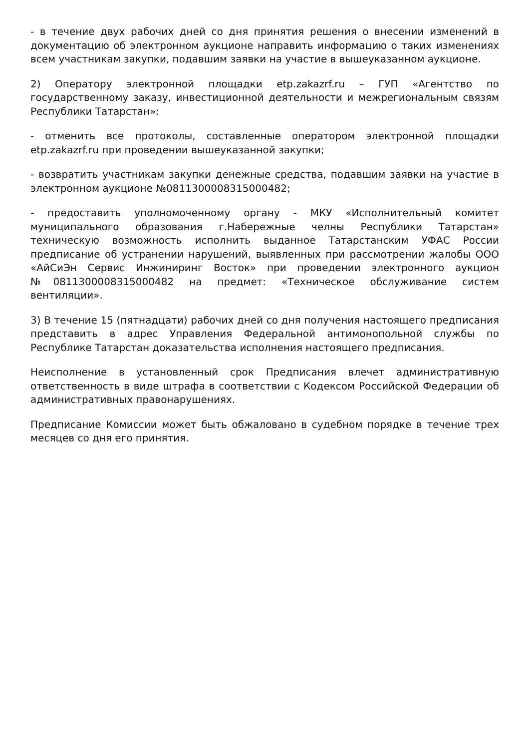- в течение двух рабочих дней со дня принятия решения о внесении изменений в документацию об электронном аукционе направить информацию о таких изменениях всем участникам закупки, подавшим заявки на участие в вышеуказанном аукционе.
2) Оператору электронной площадки etp.zakazrf.ru – ГУП «Агентство по государственному заказу, инвестиционной деятельности и межрегиональным связям Республики Татарстан»:
- отменить все протоколы, составленные оператором электронной площадки etp.zakazrf.ru при проведении вышеуказанной закупки;
- возвратить участникам закупки денежные средства, подавшим заявки на участие в электронном аукционе №0811300008315000482;
- предоставить уполномоченному органу - МКУ «Исполнительный комитет муниципального образования г.Набережные челны Республики Татарстан» техническую возможность исполнить выданное Татарстанским УФАС России предписание об устранении нарушений, выявленных при рассмотрении жалобы ООО «АйСиЭн Сервис Инжиниринг Восток» при проведении электронного аукцион №0811300008315000482 на предмет: «Техническое обслуживание систем вентиляции».
3) В течение 15 (пятнадцати) рабочих дней со дня получения настоящего предписания представить в адрес Управления Федеральной антимонопольной службы по Республике Татарстан доказательства исполнения настоящего предписания.
Неисполнение в установленный срок Предписания влечет административную ответственность в виде штрафа в соответствии с Кодексом Российской Федерации об административных правонарушениях.
Предписание Комиссии может быть обжаловано в судебном порядке в течение трех месяцев со дня его принятия.